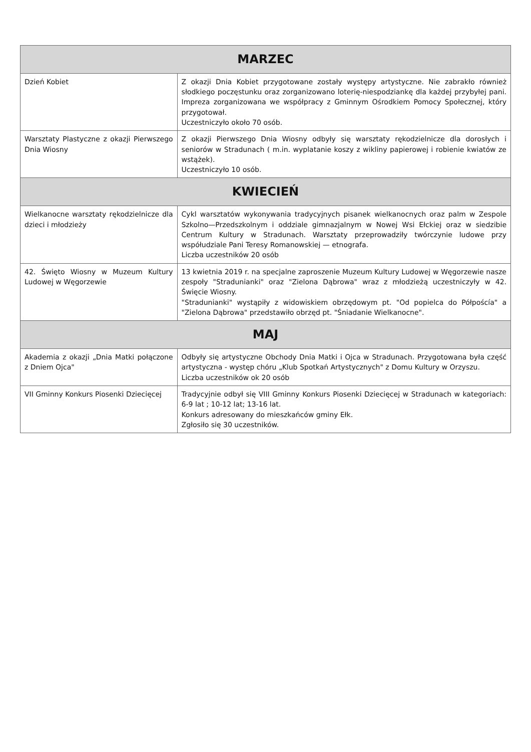| MARZEC | |
| --- | --- |
| Dzień Kobiet | Z okazji Dnia Kobiet przygotowane zostały występy artystyczne. Nie zabrakło również słodkiego poczęstunku oraz zorganizowano loterię-niespodziankę dla każdej przybyłej pani. Impreza zorganizowana we współpracy z Gminnym Ośrodkiem Pomocy Społecznej, który przygotował. Uczestniczyło około 70 osób. |
| Warsztaty Plastyczne z okazji Pierwszego Dnia Wiosny | Z okazji Pierwszego Dnia Wiosny odbyły się warsztaty rękodzielnicze dla dorosłych i seniorów w Stradunach ( m.in. wyplatanie koszy z wikliny papierowej i robienie kwiatów ze wstążek). Uczestniczyło 10 osób. |
| KWIECIEŃ | |
| Wielkanocne warsztaty rękodzielnicze dla dzieci i młodzieży | Cykl warsztatów wykonywania tradycyjnych pisanek wielkanocnych oraz palm w Zespole Szkolno—Przedszkolnym i oddziale gimnazjalnym w Nowej Wsi Ełckiej oraz w siedzibie Centrum Kultury w Stradunach. Warsztaty przeprowadziły twórczynie ludowe przy współudziale Pani Teresy Romanowskiej — etnografa. Liczba uczestników 20 osób |
| 42. Święto Wiosny w Muzeum Kultury Ludowej w Węgorzewie | 13 kwietnia 2019 r. na specjalne zaproszenie Muzeum Kultury Ludowej w Węgorzewie nasze zespoły "Stradunianki" oraz "Zielona Dąbrowa" wraz z młodzieżą uczestniczyły w 42. Święcie Wiosny. "Stradunianki" wystąpiły z widowiskiem obrzędowym pt. "Od popielca do Półpoścía" a "Zielona Dąbrowa" przedstawiło obrzęd pt. "Śniadanie Wielkanocne". |
| MAJ | |
| Akademia z okazji „Dnia Matki połączone z Dniem Ojca" | Odbyły się artystyczne Obchody Dnia Matki i Ojca w Stradunach. Przygotowana była część artystyczna - występ chóru „Klub Spotkań Artystycznych" z Domu Kultury w Orzyszu. Liczba uczestników ok 20 osób |
| VII Gminny Konkurs Piosenki Dziecięcej | Tradycyjnie odbył się VIII Gminny Konkurs Piosenki Dziecięcej w Stradunach w kategoriach: 6-9 lat ; 10-12 lat; 13-16 lat. Konkurs adresowany do mieszkańców gminy Ełk. Zgłosiło się 30 uczestników. |